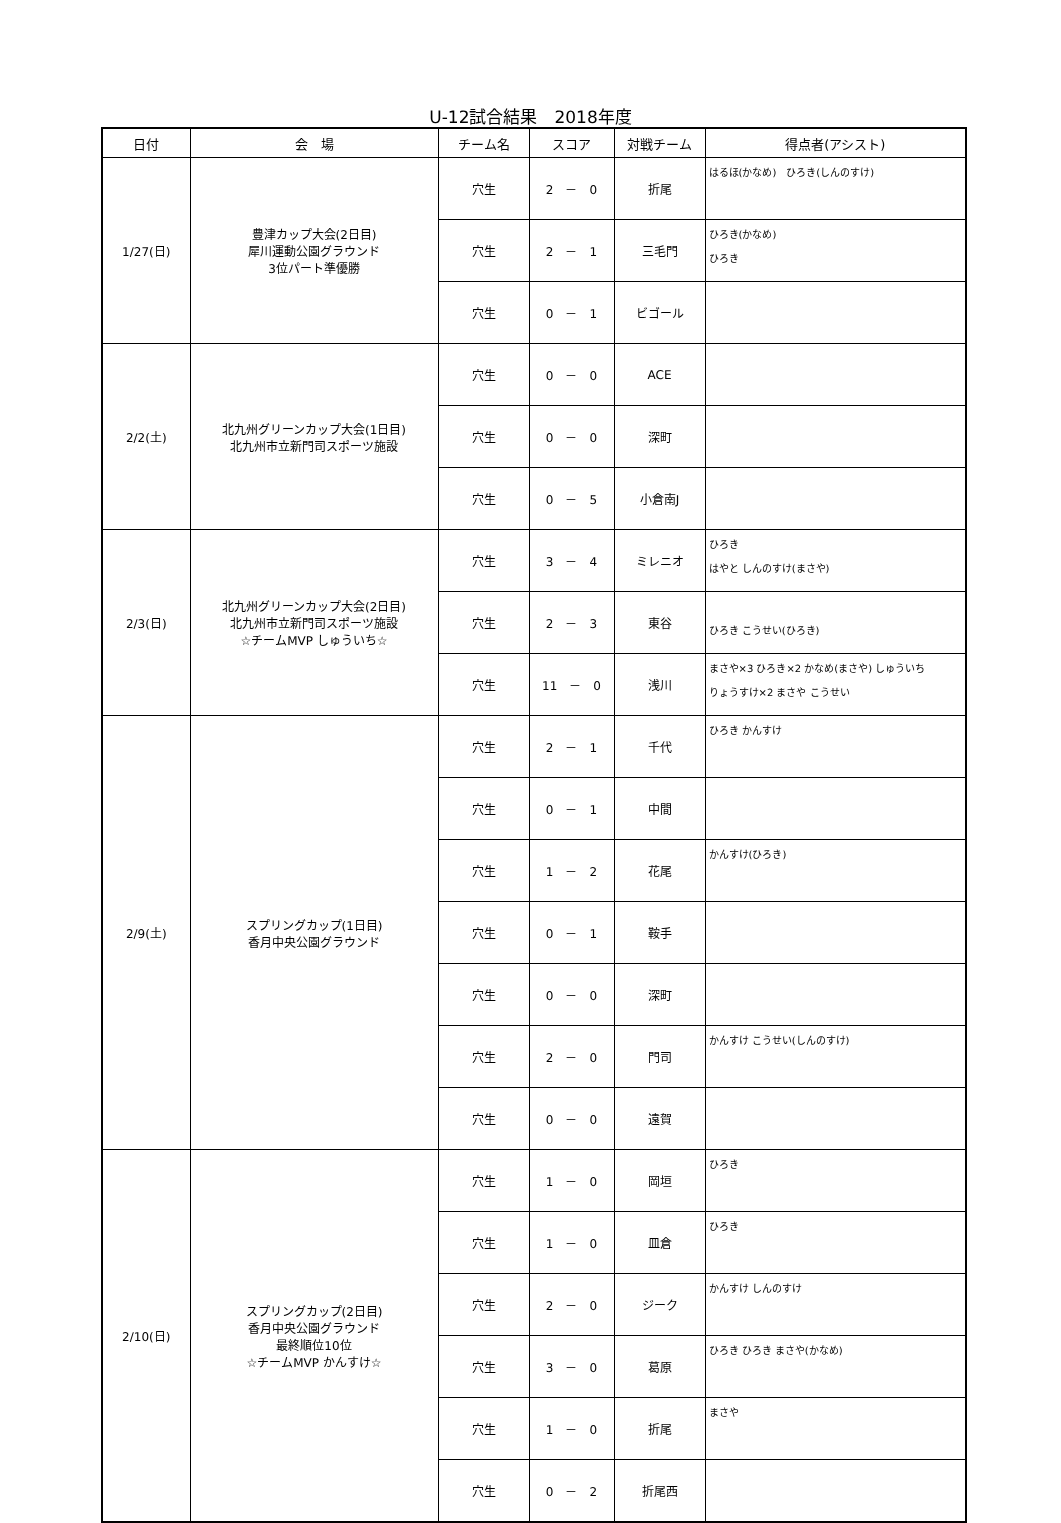U-12試合結果　2018年度
| 日付 | 会 場 | チーム名 | スコア | 対戦チーム | 得点者(アシスト) |
| --- | --- | --- | --- | --- | --- |
| 1/27(日) | 豊津カップ大会(2日目) 犀川運動公園グラウンド 3位パート準優勝 | 穴生 | 2 － 0 | 折尾 | はるほ(かなめ) ひろき(しんのすけ) |
| | | 穴生 | 2 － 1 | 三毛門 | ひろき(かなめ) ひろき |
| | | 穴生 | 0 － 1 | ビゴール | |
| 2/2(土) | 北九州グリーンカップ大会(1日目) 北九州市立新門司スポーツ施設 | 穴生 | 0 － 0 | ACE | |
| | | 穴生 | 0 － 0 | 深町 | |
| | | 穴生 | 0 － 5 | 小倉南J | |
| 2/3(日) | 北九州グリーンカップ大会(2日目) 北九州市立新門司スポーツ施設 ☆チームMVP しゅういち☆ | 穴生 | 3 － 4 | ミレニオ | ひろき はやと しんのすけ(まさや) |
| | | 穴生 | 2 － 3 | 東谷 | ひろき こうせい(ひろき) |
| | | 穴生 | 11 － 0 | 浅川 | まさや×3 ひろき×2 かなめ(まさや) しゅういち りょうすけ×2 まさや こうせい |
| 2/9(土) | スプリングカップ(1日目) 香月中央公園グラウンド | 穴生 | 2 － 1 | 千代 | ひろき かんすけ |
| | | 穴生 | 0 － 1 | 中間 | |
| | | 穴生 | 1 － 2 | 花尾 | かんすけ(ひろき) |
| | | 穴生 | 0 － 1 | 鞍手 | |
| | | 穴生 | 0 － 0 | 深町 | |
| | | 穴生 | 2 － 0 | 門司 | かんすけ こうせい(しんのすけ) |
| | | 穴生 | 0 － 0 | 遠賀 | |
| 2/10(日) | スプリングカップ(2日目) 香月中央公園グラウンド 最終順位10位 ☆チームMVP かんすけ☆ | 穴生 | 1 － 0 | 岡垣 | ひろき |
| | | 穴生 | 1 － 0 | 皿倉 | ひろき |
| | | 穴生 | 2 － 0 | ジーク | かんすけ しんのすけ |
| | | 穴生 | 3 － 0 | 葛原 | ひろき ひろき まさや(かなめ) |
| | | 穴生 | 1 － 0 | 折尾 | まさや |
| | | 穴生 | 0 － 2 | 折尾西 | |